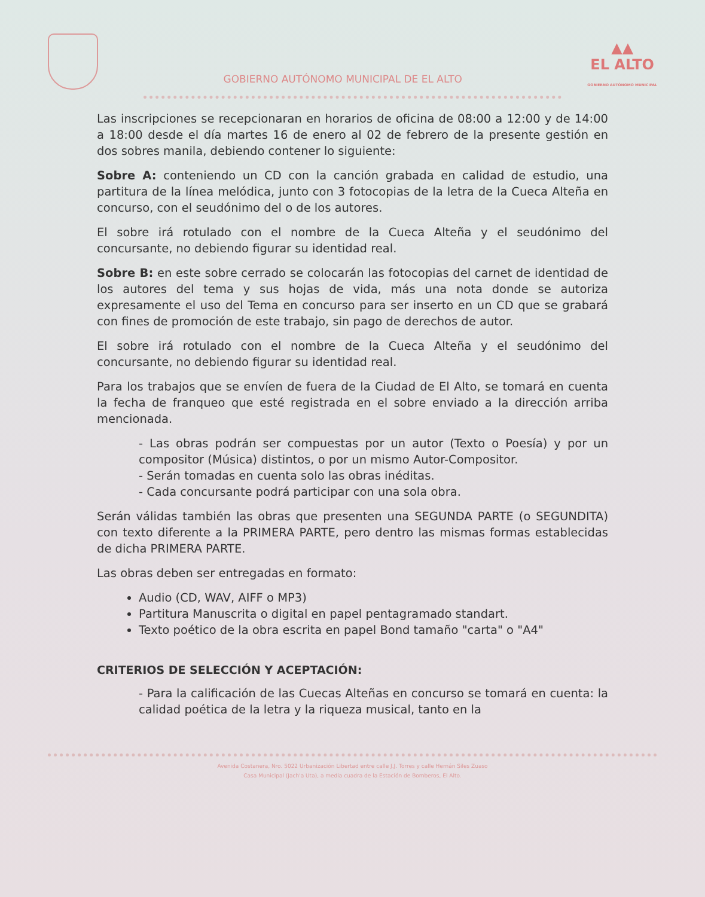GOBIERNO AUTÓNOMO MUNICIPAL DE EL ALTO
▲▲
EL ALTO
GOBIERNO AUTÓNOMO MUNICIPAL
Las inscripciones se recepcionaran en horarios de oficina de 08:00 a 12:00 y de 14:00 a 18:00 desde el día martes 16 de enero al 02 de febrero de la presente gestión en dos sobres manila, debiendo contener lo siguiente:
Sobre A: conteniendo un CD con la canción grabada en calidad de estudio, una partitura de la línea melódica, junto con 3 fotocopias de la letra de la Cueca Alteña en concurso, con el seudónimo del o de los autores.
El sobre irá rotulado con el nombre de la Cueca Alteña y el seudónimo del concursante, no debiendo figurar su identidad real.
Sobre B: en este sobre cerrado se colocarán las fotocopias del carnet de identidad de los autores del tema y sus hojas de vida, más una nota donde se autoriza expresamente el uso del Tema en concurso para ser inserto en un CD que se grabará con fines de promoción de este trabajo, sin pago de derechos de autor.
El sobre irá rotulado con el nombre de la Cueca Alteña y el seudónimo del concursante, no debiendo figurar su identidad real.
Para los trabajos que se envíen de fuera de la Ciudad de El Alto, se tomará en cuenta la fecha de franqueo que esté registrada en el sobre enviado a la dirección arriba mencionada.
- Las obras podrán ser compuestas por un autor (Texto o Poesía) y por un compositor (Música) distintos, o por un mismo Autor-Compositor.
- Serán tomadas en cuenta solo las obras inéditas.
- Cada concursante podrá participar con una sola obra.
Serán válidas también las obras que presenten una SEGUNDA PARTE (o SEGUNDITA) con texto diferente a la PRIMERA PARTE, pero dentro las mismas formas establecidas de dicha PRIMERA PARTE.
Las obras deben ser entregadas en formato:
Audio (CD, WAV, AIFF o MP3)
Partitura Manuscrita o digital en papel pentagramado standart.
Texto poético de la obra escrita en papel Bond tamaño "carta" o "A4"
CRITERIOS DE SELECCIÓN Y ACEPTACIÓN:
- Para la calificación de las Cuecas Alteñas en concurso se tomará en cuenta: la calidad poética de la letra y la riqueza musical, tanto en la
Avenida Costanera, Nro. 5022 Urbanización Libertad entre calle J.J. Torres y calle Hernán Siles Zuaso
Casa Municipal (Jach'a Uta), a media cuadra de la Estación de Bomberos, El Alto.